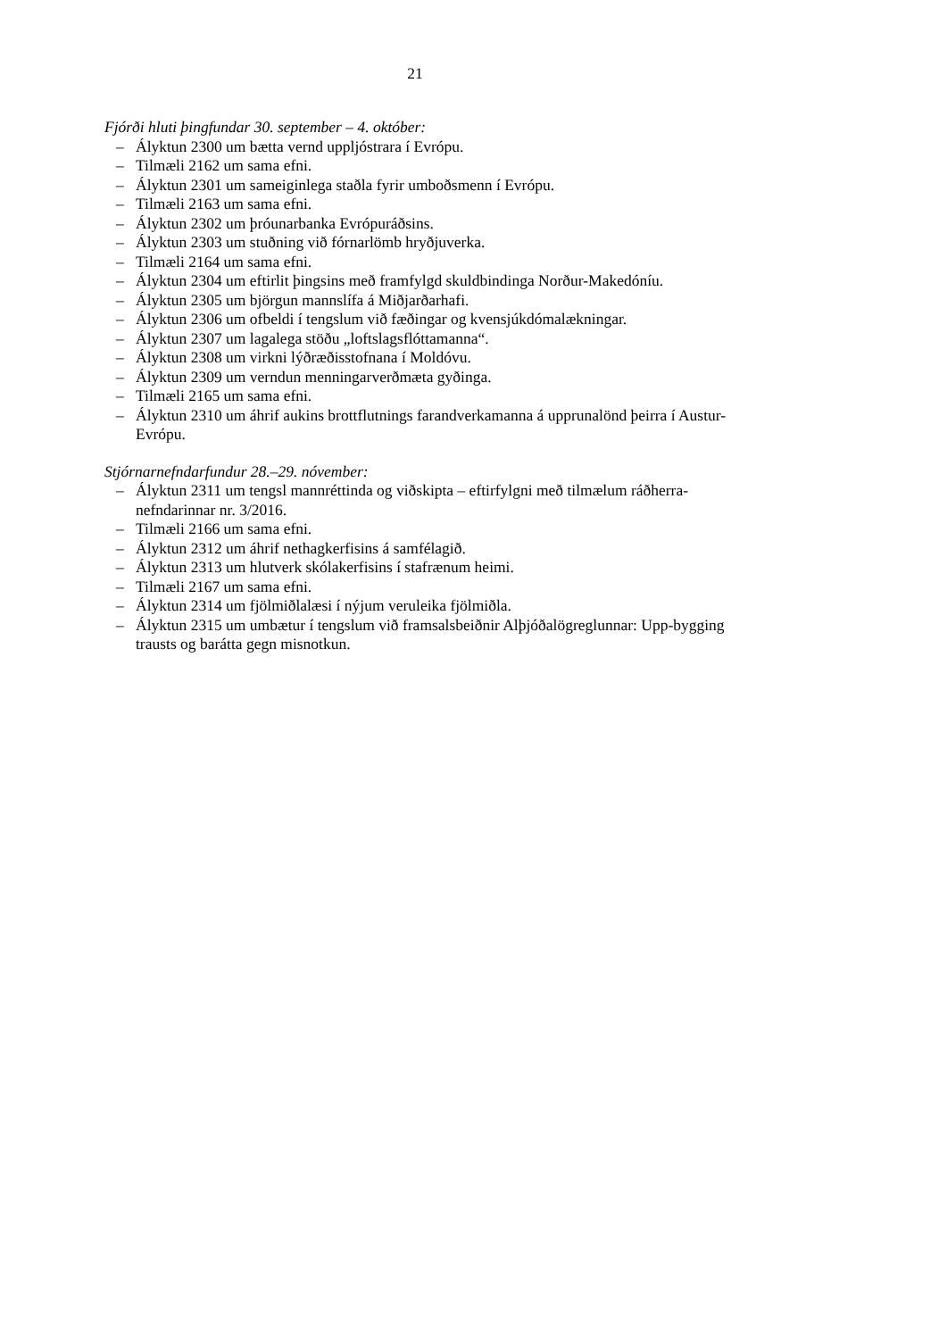21
Fjórði hluti þingfundar 30. september – 4. október:
– Ályktun 2300 um bætta vernd uppljóstrara í Evrópu.
– Tilmæli 2162 um sama efni.
– Ályktun 2301 um sameiginlega staðla fyrir umboðsmenn í Evrópu.
– Tilmæli 2163 um sama efni.
– Ályktun 2302 um þróunarbanka Evrópuráðsins.
– Ályktun 2303 um stuðning við fórnarlömb hryðjuverka.
– Tilmæli 2164 um sama efni.
– Ályktun 2304 um eftirlit þingsins með framfylgd skuldbindinga Norður-Makedóníu.
– Ályktun 2305 um björgun mannslífa á Miðjarðarhafi.
– Ályktun 2306 um ofbeldi í tengslum við fæðingar og kvensjúkdómalækningar.
– Ályktun 2307 um lagalega stöðu „loftslagsflóttamanna“.
– Ályktun 2308 um virkni lýðræðisstofnana í Moldóvu.
– Ályktun 2309 um verndun menningarverðmæta gyðinga.
– Tilmæli 2165 um sama efni.
– Ályktun 2310 um áhrif aukins brottflutnings farandverkamanna á upprunalönd þeirra í Austur-Evrópu.
Stjórnarnefndarfundur 28.–29. nóvember:
– Ályktun 2311 um tengsl mannréttinda og viðskipta – eftirfylgni með tilmælum ráðherra-nefndarinnar nr. 3/2016.
– Tilmæli 2166 um sama efni.
– Ályktun 2312 um áhrif nethagkerfisins á samfélagið.
– Ályktun 2313 um hlutverk skólakerfisins í stafrænum heimi.
– Tilmæli 2167 um sama efni.
– Ályktun 2314 um fjölmiðlalæsi í nýjum veruleika fjölmiðla.
– Ályktun 2315 um umbætur í tengslum við framsalsbeiðnir Alþjóðalögreglunnar: Upp-bygging trausts og barátta gegn misnotkun.